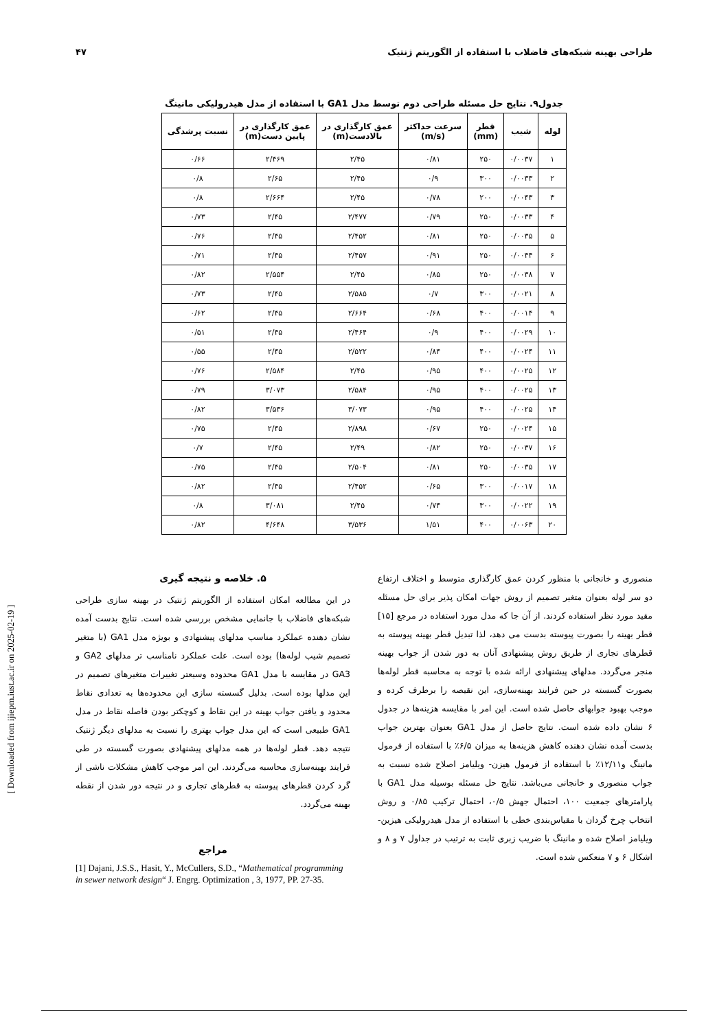طراحی بهینه شبکه‌های فاضلاب با استفاده از الگوریتم ژنتیک ۴۷
جدول۹. نتایج حل مسئله طراحی دوم توسط مدل GA1 با استفاده از مدل هیدرولیکی مانینگ
| لوله | شیب | قطر (mm) | سرعت حداکثر (m/s) | عمق کارگذاری در بالادست(m) | عمق کارگذاری در پایین دست(m) | نسبت پرشدگی |
| --- | --- | --- | --- | --- | --- | --- |
| ۱ | ۰/۰۰۳۷ | ۲۵۰ | ۰/۸۱ | ۲/۴۵ | ۲/۴۶۹ | ۰/۶۶ |
| ۲ | ۰/۰۰۳۳ | ۳۰۰ | ۰/۹ | ۲/۴۵ | ۲/۶۵ | ۰/۸ |
| ۳ | ۰/۰۰۴۳ | ۲۰۰ | ۰/۷۸ | ۲/۴۵ | ۲/۶۶۴ | ۰/۸ |
| ۴ | ۰/۰۰۳۳ | ۲۵۰ | ۰/۷۹ | ۲/۴۷۷ | ۲/۴۵ | ۰/۷۳ |
| ۵ | ۰/۰۰۳۵ | ۲۵۰ | ۰/۸۱ | ۲/۴۵۲ | ۲/۴۵ | ۰/۷۶ |
| ۶ | ۰/۰۰۴۴ | ۲۵۰ | ۰/۹۱ | ۲/۴۵۷ | ۲/۴۵ | ۰/۷۱ |
| ۷ | ۰/۰۰۳۸ | ۲۵۰ | ۰/۸۵ | ۲/۴۵ | ۲/۵۵۴ | ۰/۸۲ |
| ۸ | ۰/۰۰۲۱ | ۳۰۰ | ۰/۷ | ۲/۵۸۵ | ۲/۴۵ | ۰/۷۳ |
| ۹ | ۰/۰۰۱۴ | ۴۰۰ | ۰/۶۸ | ۲/۶۶۴ | ۲/۴۵ | ۰/۶۲ |
| ۱۰ | ۰/۰۰۲۹ | ۴۰۰ | ۰/۹ | ۲/۴۶۴ | ۲/۴۵ | ۰/۵۱ |
| ۱۱ | ۰/۰۰۲۴ | ۴۰۰ | ۰/۸۴ | ۲/۵۲۲ | ۲/۴۵ | ۰/۵۵ |
| ۱۲ | ۰/۰۰۲۵ | ۴۰۰ | ۰/۹۵ | ۲/۴۵ | ۲/۵۸۴ | ۰/۷۶ |
| ۱۳ | ۰/۰۰۲۵ | ۴۰۰ | ۰/۹۵ | ۲/۵۸۴ | ۳/۰۷۳ | ۰/۷۹ |
| ۱۴ | ۰/۰۰۲۵ | ۴۰۰ | ۰/۹۵ | ۳/۰۷۳ | ۳/۵۳۶ | ۰/۸۲ |
| ۱۵ | ۰/۰۰۲۴ | ۲۵۰ | ۰/۶۷ | ۲/۸۹۸ | ۲/۴۵ | ۰/۷۵ |
| ۱۶ | ۰/۰۰۳۷ | ۲۵۰ | ۰/۸۲ | ۲/۴۹ | ۲/۴۵ | ۰/۷ |
| ۱۷ | ۰/۰۰۳۵ | ۲۵۰ | ۰/۸۱ | ۲/۵۰۴ | ۲/۴۵ | ۰/۷۵ |
| ۱۸ | ۰/۰۰۱۷ | ۳۰۰ | ۰/۶۵ | ۲/۴۵۲ | ۲/۴۵ | ۰/۸۲ |
| ۱۹ | ۰/۰۰۲۲ | ۳۰۰ | ۰/۷۴ | ۲/۴۵ | ۳/۰۸۱ | ۰/۸ |
| ۲۰ | ۰/۰۰۶۳ | ۴۰۰ | ۱/۵۱ | ۳/۵۳۶ | ۴/۶۴۸ | ۰/۸۲ |
منصوری و خانجانی با منظور کردن عمق کارگذاری متوسط و اختلاف ارتفاع دو سر لوله بعنوان متغیر تصمیم از روش جهات امکان پذیر برای حل مسئله مقید مورد نظر استفاده کردند. از آن جا که مدل مورد استفاده در مرجع [۱۵] قطر بهینه را بصورت پیوسته بدست می دهد، لذا تبدیل قطر بهینه پیوسته به قطرهای تجاری از طریق روش پیشنهادی آنان به دور شدن از جواب بهینه منجر می‌گردد. مدلهای پیشنهادی ارائه شده با توجه به محاسبه قطر لوله‌ها بصورت گسسته در حین فرایند بهینه‌سازی، این نقیصه را برطرف کرده و موجب بهبود جوابهای حاصل شده است. این امر با مقایسه هزینه‌ها در جدول ۶ نشان داده شده است. نتایج حاصل از مدل GA1 بعنوان بهترین جواب بدست آمده نشان دهنده کاهش هزینه‌ها به میزان ۶/۵٪ با استفاده از فرمول مانینگ و۱۲/۱۱٪ با استفاده از فرمول هیزن- ویلیامز اصلاح شده نسبت به جواب منصوری و خانجانی می‌باشد. نتایج حل مسئله بوسیله مدل GA1 با پارامترهای جمعیت ۱۰۰، احتمال جهش ۰/۵، احتمال ترکیب ۰/۸۵ و روش انتخاب چرخ گردان با مقیاس‌بندی خطی با استفاده از مدل هیدرولیکی هیزین- ویلیامز اصلاح شده و مانینگ با ضریب زبری ثابت به ترتیب در جداول ۷ و ۸ و اشکال ۶ و ۷ منعکس شده است.
۵. خلاصه و نتیجه گیری
در این مطالعه امکان استفاده از الگوریتم ژنتیک در بهینه سازی طراحی شبکه‌های فاضلاب با جانمایی مشخص بررسی شده است. نتایج بدست آمده نشان دهنده عملکرد مناسب مدلهای پیشنهادی و بویژه مدل GA1 (با متغیر تصمیم شیب لوله‌ها) بوده است. علت عملکرد نامناسب تر مدلهای GA2 و GA3 در مقایسه با مدل GA1 محدوده وسیعتر تغییرات متغیرهای تصمیم در این مدلها بوده است. بدلیل گسسته سازی این محدوده‌ها به تعدادی نقاط محدود و یافتن جواب بهینه در این نقاط و کوچکتر بودن فاصله نقاط در مدل GA1 طبیعی است که این مدل جواب بهتری را نسبت به مدلهای دیگر ژنتیک نتیجه دهد. قطر لوله‌ها در همه مدلهای پیشنهادی بصورت گسسته در طی فرایند بهینه‌سازی محاسبه می‌گردند. این امر موجب کاهش مشکلات ناشی از گرد کردن قطرهای پیوسته به قطرهای تجاری و در نتیجه دور شدن از نقطه بهینه می‌گردد.
مراجع
[1] Dajani, J.S.S., Hasit, Y., McCullers, S.D., “Mathematical programming in sewer network design“ J. Engrg. Optimization , 3, 1977, PP. 27-35.
[ Downloaded from ijiepm.iust.ac.ir on 2025-02-19 ]